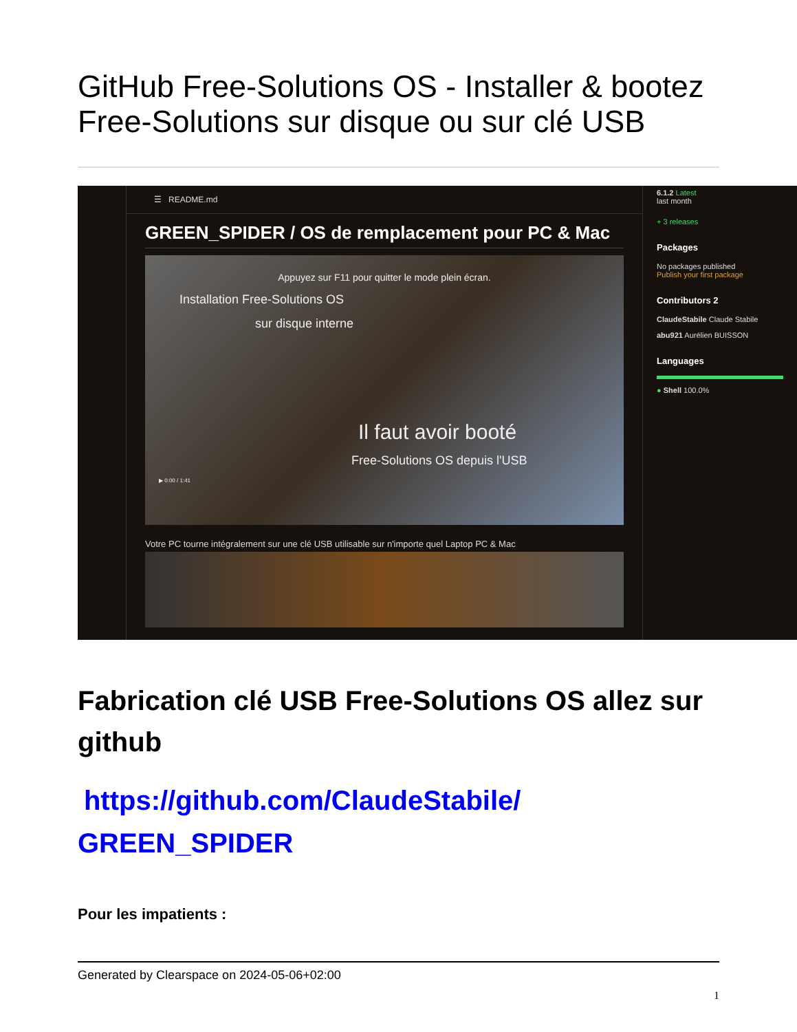GitHub Free-Solutions OS - Installer & bootez Free-Solutions sur disque ou sur clé USB
☰ README.md
GREEN_SPIDER / OS de remplacement pour PC & Mac
Appuyez sur F11 pour quitter le mode plein écran.
Installation Free-Solutions OS
sur disque interne
Il faut avoir booté
Free-Solutions OS depuis l'USB
▶ 0:00 / 1:41
Votre PC tourne intégralement sur une clé USB utilisable sur n'importe quel Laptop PC & Mac
6.1.2 Latest
last month
+ 3 releases
Packages
No packages published
Publish your first package
Contributors 2
ClaudeStabile Claude Stabile
abu921 Aurélien BUISSON
Languages
● Shell 100.0%
Fabrication clé USB Free-Solutions OS allez sur github
https://github.com/ClaudeStabile/ GREEN_SPIDER
Pour les impatients :
Generated by Clearspace on 2024-05-06+02:00
1